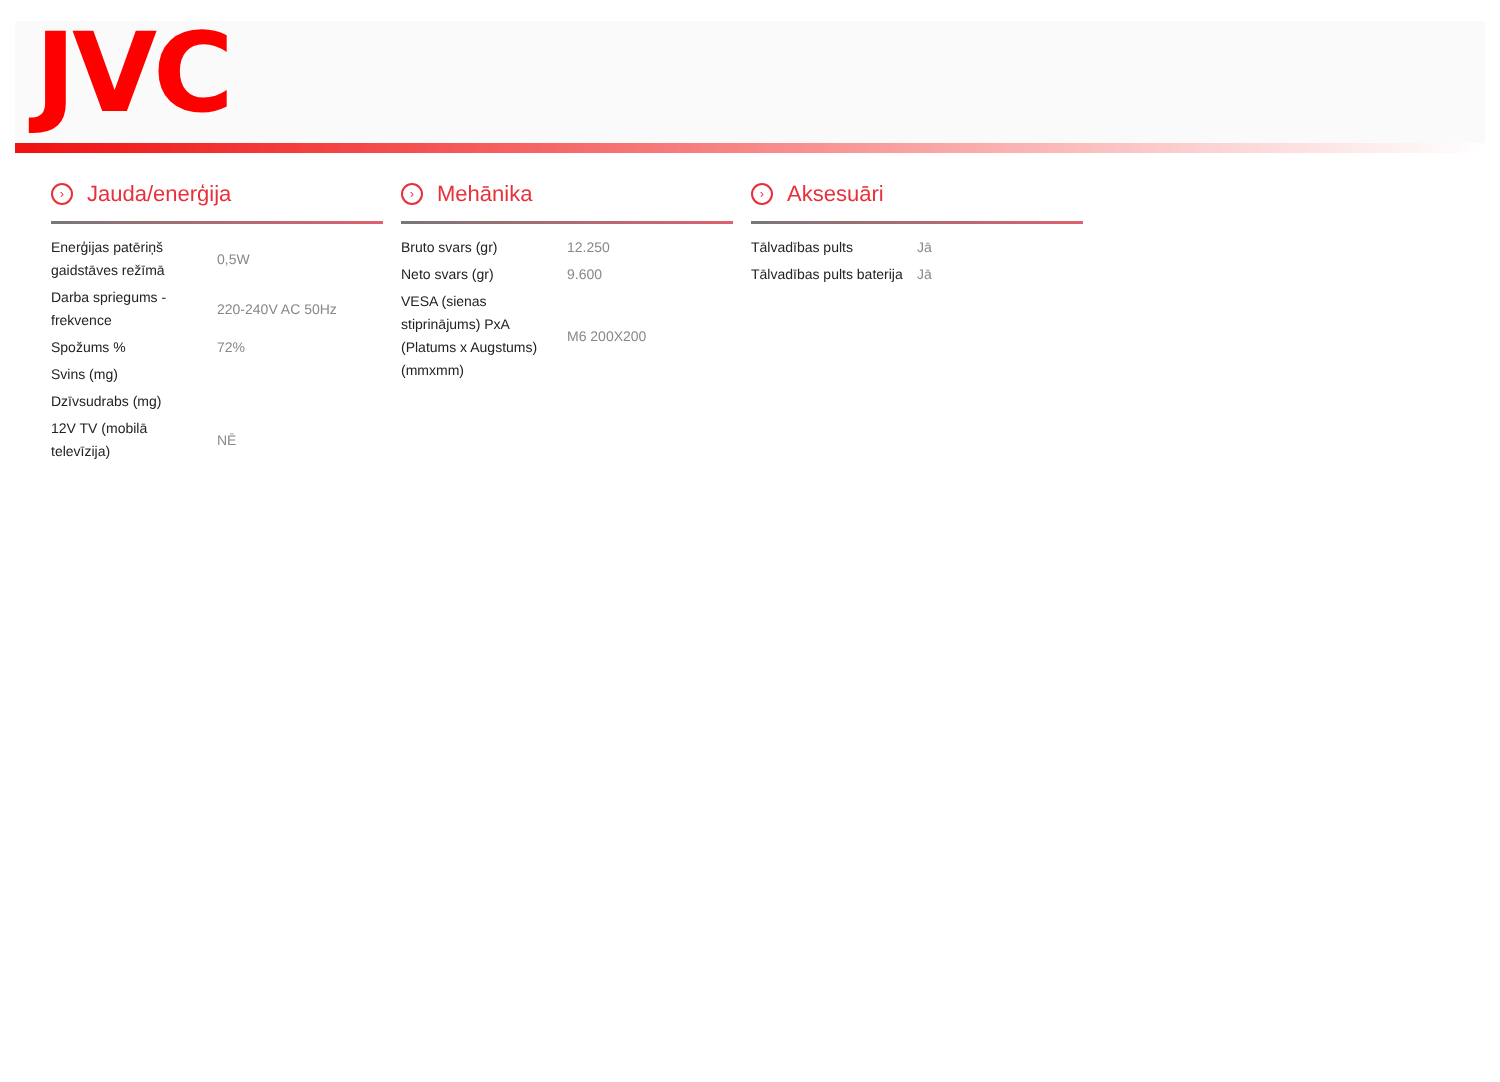JVC
› Jauda/enerģija
| Enerģijas patēriņš gaidstāves režīmā | 0,5W |
| Darba spriegums - frekvence | 220-240V AC 50Hz |
| Spožums % | 72% |
| Svins (mg) | |
| Dzīvsudrabs (mg) | |
| 12V TV (mobilā televīzija) | NĒ |
› Mehānika
| Bruto svars (gr) | 12.250 |
| Neto svars (gr) | 9.600 |
| VESA (sienas stiprinājums) PxA (Platums x Augstums) (mmxmm) | M6 200X200 |
› Aksesuāri
| Tālvadības pults | Jā |
| Tālvadības pults baterija | Jā |